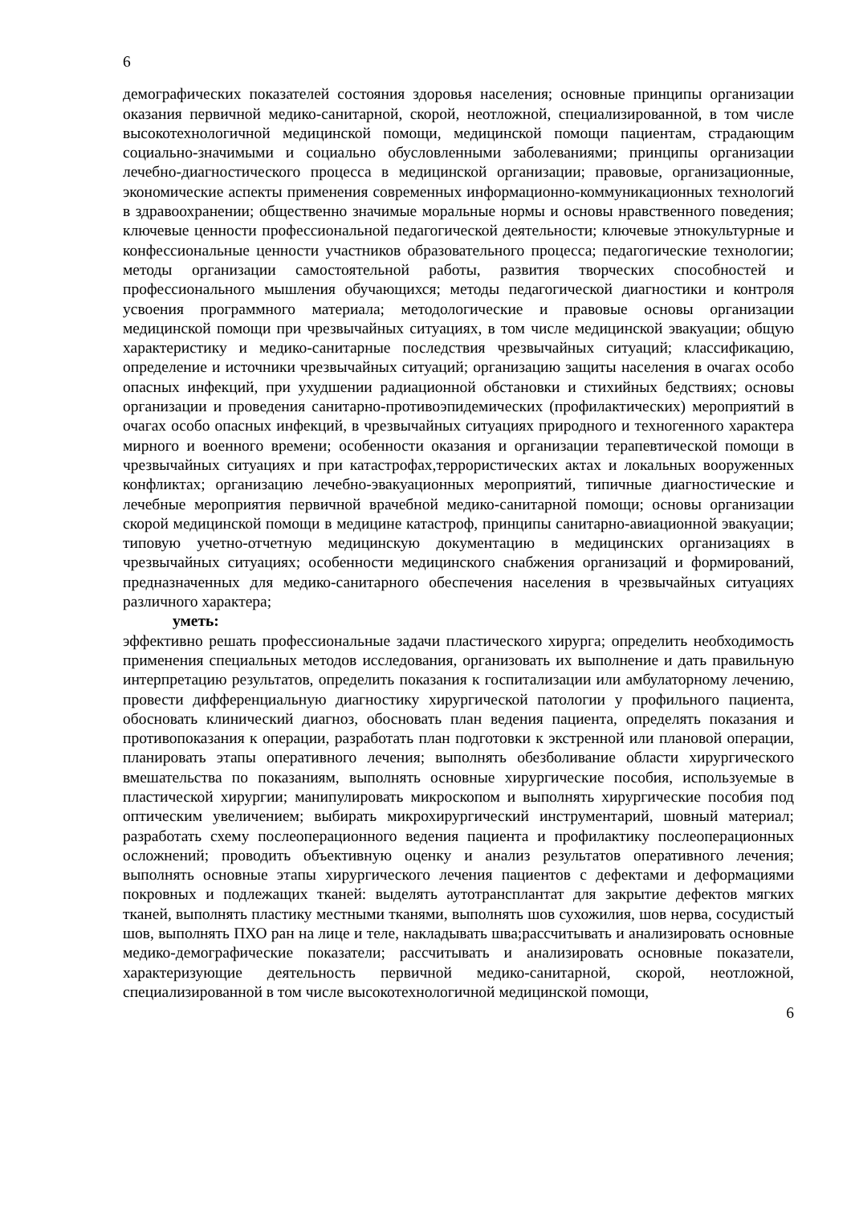6
демографических показателей состояния здоровья населения; основные принципы организации оказания первичной медико-санитарной, скорой, неотложной, специализированной, в том числе высокотехнологичной медицинской помощи, медицинской помощи пациентам, страдающим социально-значимыми и социально обусловленными заболеваниями; принципы организации лечебно-диагностического процесса в медицинской организации; правовые, организационные, экономические аспекты применения современных информационно-коммуникационных технологий в здравоохранении; общественно значимые моральные нормы и основы нравственного поведения; ключевые ценности профессиональной педагогической деятельности; ключевые этнокультурные и конфессиональные ценности участников образовательного процесса; педагогические технологии; методы организации самостоятельной работы, развития творческих способностей и профессионального мышления обучающихся; методы педагогической диагностики и контроля усвоения программного материала; методологические и правовые основы организации медицинской помощи при чрезвычайных ситуациях, в том числе медицинской эвакуации; общую характеристику и медико-санитарные последствия чрезвычайных ситуаций; классификацию, определение и источники чрезвычайных ситуаций; организацию защиты населения в очагах особо опасных инфекций, при ухудшении радиационной обстановки и стихийных бедствиях; основы организации и проведения санитарно-противоэпидемических (профилактических) мероприятий в очагах особо опасных инфекций, в чрезвычайных ситуациях природного и техногенного характера мирного и военного времени; особенности оказания и организации терапевтической помощи в чрезвычайных ситуациях и при катастрофах,террористических актах и локальных вооруженных конфликтах; организацию лечебно-эвакуационных мероприятий, типичные диагностические и лечебные мероприятия первичной врачебной медико-санитарной помощи; основы организации скорой медицинской помощи в медицине катастроф, принципы санитарно-авиационной эвакуации; типовую учетно-отчетную медицинскую документацию в медицинских организациях в чрезвычайных ситуациях; особенности медицинского снабжения организаций и формирований, предназначенных для медико-санитарного обеспечения населения в чрезвычайных ситуациях различного характера;
уметь:
эффективно решать профессиональные задачи пластического хирурга; определить необходимость применения специальных методов исследования, организовать их выполнение и дать правильную интерпретацию результатов, определить показания к госпитализации или амбулаторному лечению, провести дифференциальную диагностику хирургической патологии у профильного пациента, обосновать клинический диагноз, обосновать план ведения пациента, определять показания и противопоказания к операции, разработать план подготовки к экстренной или плановой операции, планировать этапы оперативного лечения; выполнять обезболивание области хирургического вмешательства по показаниям, выполнять основные хирургические пособия, используемые в пластической хирургии; манипулировать микроскопом и выполнять хирургические пособия под оптическим увеличением; выбирать микрохирургический инструментарий, шовный материал; разработать схему послеоперационного ведения пациента и профилактику послеоперационных осложнений; проводить объективную оценку и анализ результатов оперативного лечения; выполнять основные этапы хирургического лечения пациентов с дефектами и деформациями покровных и подлежащих тканей: выделять аутотрансплантат для закрытие дефектов мягких тканей, выполнять пластику местными тканями, выполнять шов сухожилия, шов нерва, сосудистый шов, выполнять ПХО ран на лице и теле, накладывать шва;рассчитывать и анализировать основные медико-демографические показатели; рассчитывать и анализировать основные показатели, характеризующие деятельность первичной медико-санитарной, скорой, неотложной, специализированной в том числе высокотехнологичной медицинской помощи,
6